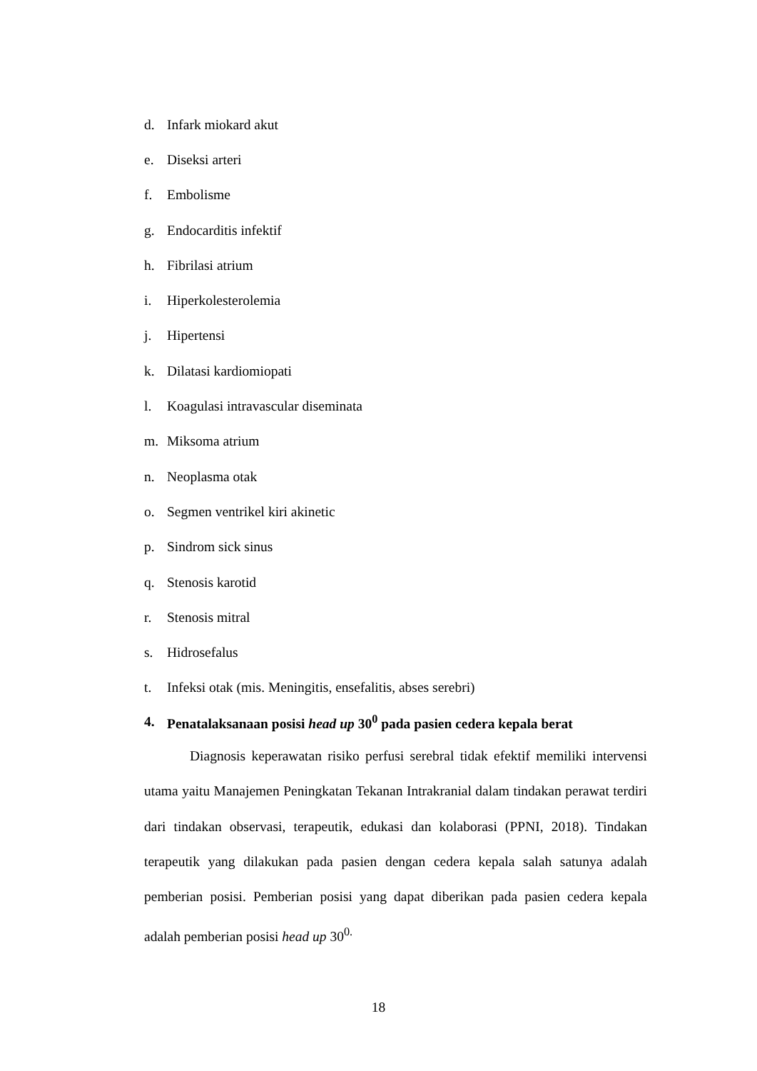d. Infark miokard akut
e. Diseksi arteri
f. Embolisme
g. Endocarditis infektif
h. Fibrilasi atrium
i. Hiperkolesterolemia
j. Hipertensi
k. Dilatasi kardiomiopati
l. Koagulasi intravascular diseminata
m. Miksoma atrium
n. Neoplasma otak
o. Segmen ventrikel kiri akinetic
p. Sindrom sick sinus
q. Stenosis karotid
r. Stenosis mitral
s. Hidrosefalus
t. Infeksi otak (mis. Meningitis, ensefalitis, abses serebri)
4. Penatalaksanaan posisi head up 30<sup>0</sup> pada pasien cedera kepala berat
Diagnosis keperawatan risiko perfusi serebral tidak efektif memiliki intervensi utama yaitu Manajemen Peningkatan Tekanan Intrakranial dalam tindakan perawat terdiri dari tindakan observasi, terapeutik, edukasi dan kolaborasi (PPNI, 2018). Tindakan terapeutik yang dilakukan pada pasien dengan cedera kepala salah satunya adalah pemberian posisi. Pemberian posisi yang dapat diberikan pada pasien cedera kepala adalah pemberian posisi head up 30<sup>0.</sup>
18